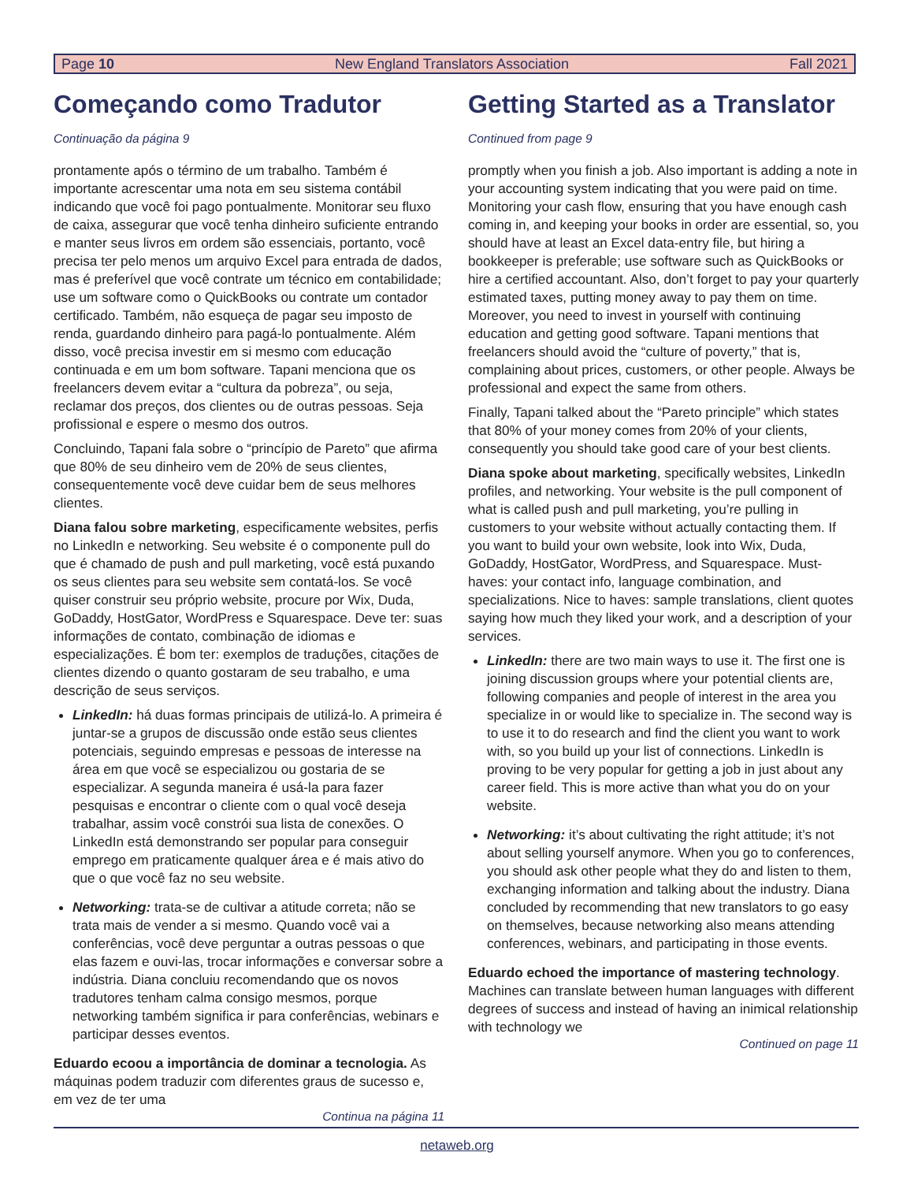Page 10 New England Translators Association Fall 2021
Começando como Tradutor
Continuação da página 9
prontamente após o término de um trabalho. Também é importante acrescentar uma nota em seu sistema contábil indicando que você foi pago pontualmente. Monitorar seu fluxo de caixa, assegurar que você tenha dinheiro suficiente entrando e manter seus livros em ordem são essenciais, portanto, você precisa ter pelo menos um arquivo Excel para entrada de dados, mas é preferível que você contrate um técnico em contabilidade; use um software como o QuickBooks ou contrate um contador certificado. Também, não esqueça de pagar seu imposto de renda, guardando dinheiro para pagá-lo pontualmente. Além disso, você precisa investir em si mesmo com educação continuada e em um bom software. Tapani menciona que os freelancers devem evitar a “cultura da pobreza”, ou seja, reclamar dos preços, dos clientes ou de outras pessoas. Seja profissional e espere o mesmo dos outros.
Concluindo, Tapani fala sobre o “princípio de Pareto” que afirma que 80% de seu dinheiro vem de 20% de seus clientes, consequentemente você deve cuidar bem de seus melhores clientes.
Diana falou sobre marketing, especificamente websites, perfis no LinkedIn e networking. Seu website é o componente pull do que é chamado de push and pull marketing, você está puxando os seus clientes para seu website sem contatá-los. Se você quiser construir seu próprio website, procure por Wix, Duda, GoDaddy, HostGator, WordPress e Squarespace. Deve ter: suas informações de contato, combinação de idiomas e especializações. É bom ter: exemplos de traduções, citações de clientes dizendo o quanto gostaram de seu trabalho, e uma descrição de seus serviços.
LinkedIn: há duas formas principais de utilizá-lo. A primeira é juntar-se a grupos de discussão onde estão seus clientes potenciais, seguindo empresas e pessoas de interesse na área em que você se especializou ou gostaria de se especializar. A segunda maneira é usá-la para fazer pesquisas e encontrar o cliente com o qual você deseja trabalhar, assim você constrói sua lista de conexões. O LinkedIn está demonstrando ser popular para conseguir emprego em praticamente qualquer área e é mais ativo do que o que você faz no seu website.
Networking: trata-se de cultivar a atitude correta; não se trata mais de vender a si mesmo. Quando você vai a conferências, você deve perguntar a outras pessoas o que elas fazem e ouvi-las, trocar informações e conversar sobre a indústria. Diana concluiu recomendando que os novos tradutores tenham calma consigo mesmos, porque networking também significa ir para conferências, webinars e participar desses eventos.
Eduardo ecoou a importância de dominar a tecnologia. As máquinas podem traduzir com diferentes graus de sucesso e, em vez de ter uma
Continua na página 11
Getting Started as a Translator
Continued from page 9
promptly when you finish a job. Also important is adding a note in your accounting system indicating that you were paid on time. Monitoring your cash flow, ensuring that you have enough cash coming in, and keeping your books in order are essential, so, you should have at least an Excel data-entry file, but hiring a bookkeeper is preferable; use software such as QuickBooks or hire a certified accountant. Also, don’t forget to pay your quarterly estimated taxes, putting money away to pay them on time. Moreover, you need to invest in yourself with continuing education and getting good software. Tapani mentions that freelancers should avoid the “culture of poverty,” that is, complaining about prices, customers, or other people. Always be professional and expect the same from others.
Finally, Tapani talked about the “Pareto principle” which states that 80% of your money comes from 20% of your clients, consequently you should take good care of your best clients.
Diana spoke about marketing, specifically websites, LinkedIn profiles, and networking. Your website is the pull component of what is called push and pull marketing, you’re pulling in customers to your website without actually contacting them. If you want to build your own website, look into Wix, Duda, GoDaddy, HostGator, WordPress, and Squarespace. Must-haves: your contact info, language combination, and specializations. Nice to haves: sample translations, client quotes saying how much they liked your work, and a description of your services.
LinkedIn: there are two main ways to use it. The first one is joining discussion groups where your potential clients are, following companies and people of interest in the area you specialize in or would like to specialize in. The second way is to use it to do research and find the client you want to work with, so you build up your list of connections. LinkedIn is proving to be very popular for getting a job in just about any career field. This is more active than what you do on your website.
Networking: it’s about cultivating the right attitude; it’s not about selling yourself anymore. When you go to conferences, you should ask other people what they do and listen to them, exchanging information and talking about the industry. Diana concluded by recommending that new translators to go easy on themselves, because networking also means attending conferences, webinars, and participating in those events.
Eduardo echoed the importance of mastering technology. Machines can translate between human languages with different degrees of success and instead of having an inimical relationship with technology we
Continued on page 11
netaweb.org